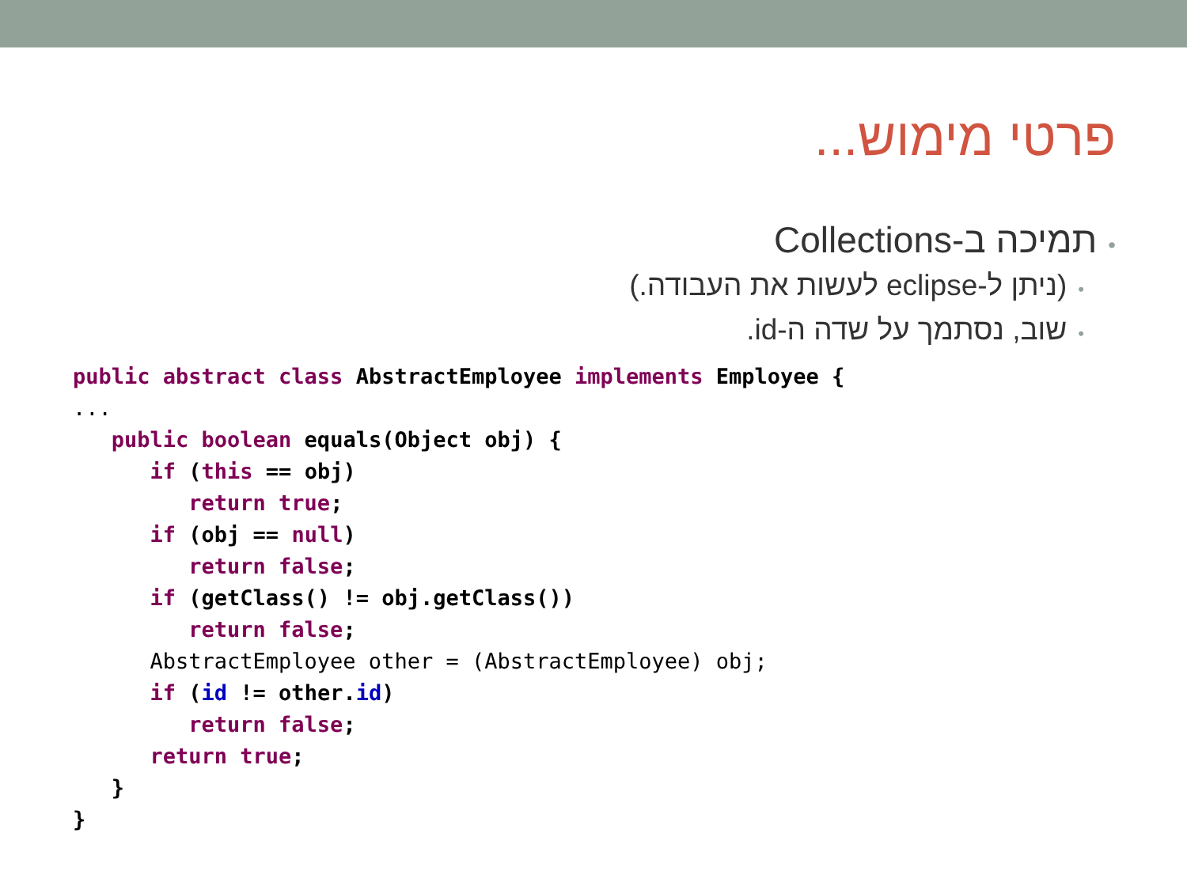פרטי מימוש...
•תמיכה ב-Collections
•(ניתן ל-eclipse לעשות את העבודה.)
•שוב, נסתמך על שדה ה-id.
public abstract class AbstractEmployee implements Employee {
...
   public boolean equals(Object obj) {
      if (this == obj)
         return true;
      if (obj == null)
         return false;
      if (getClass() != obj.getClass())
         return false;
      AbstractEmployee other = (AbstractEmployee) obj;
      if (id != other.id)
         return false;
      return true;
   }
}